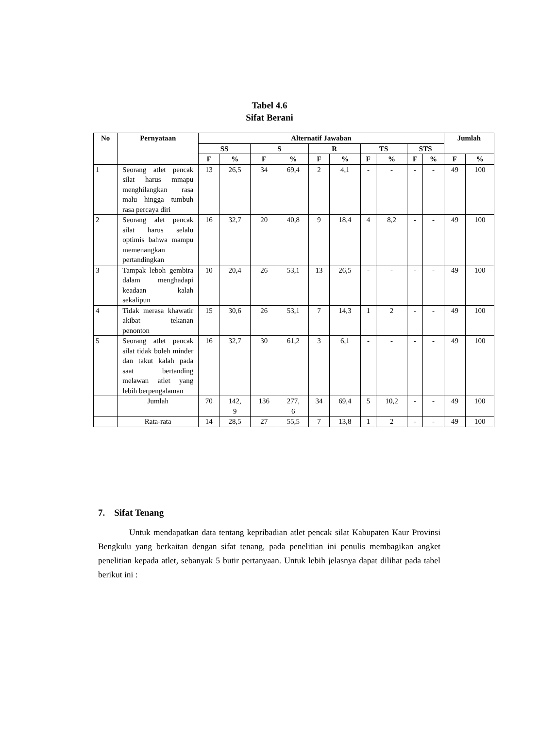Tabel 4.6
Sifat Berani
| No | Pernyataan | Alternatif Jawaban | | | | | | | | | | Jumlah | |
| --- | --- | --- | --- | --- | --- | --- | --- | --- | --- | --- | --- | --- | --- |
| | | SS | | S | | R | | TS | | STS | | | |
| | | F | % | F | % | F | % | F | % | F | % | F | % |
| 1 | Seorang atlet pencak silat harus mmapu menghilangkan rasa malu hingga tumbuh rasa percaya diri | 13 | 26,5 | 34 | 69,4 | 2 | 4,1 | - | - | - | - | 49 | 100 |
| 2 | Seorang alet pencak silat harus selalu optimis bahwa mampu memenangkan pertandingkan | 16 | 32,7 | 20 | 40,8 | 9 | 18,4 | 4 | 8,2 | - | - | 49 | 100 |
| 3 | Tampak leboh gembira dalam menghadapi keadaan kalah sekalipun | 10 | 20,4 | 26 | 53,1 | 13 | 26,5 | - | - | - | - | 49 | 100 |
| 4 | Tidak merasa khawatir akibat tekanan penonton | 15 | 30,6 | 26 | 53,1 | 7 | 14,3 | 1 | 2 | - | - | 49 | 100 |
| 5 | Seorang atlet pencak silat tidak boleh minder dan takut kalah pada saat bertanding melawan atlet yang lebih berpengalaman | 16 | 32,7 | 30 | 61,2 | 3 | 6,1 | - | - | - | - | 49 | 100 |
| | Jumlah | 70 | 142, 9 | 136 | 277, 6 | 34 | 69,4 | 5 | 10,2 | - | - | 49 | 100 |
| | Rata-rata | 14 | 28,5 | 27 | 55,5 | 7 | 13,8 | 1 | 2 | - | - | 49 | 100 |
7. Sifat Tenang
Untuk mendapatkan data tentang kepribadian atlet pencak silat Kabupaten Kaur Provinsi Bengkulu yang berkaitan dengan sifat tenang, pada penelitian ini penulis membagikan angket penelitian kepada atlet, sebanyak 5 butir pertanyaan. Untuk lebih jelasnya dapat dilihat pada tabel berikut ini :